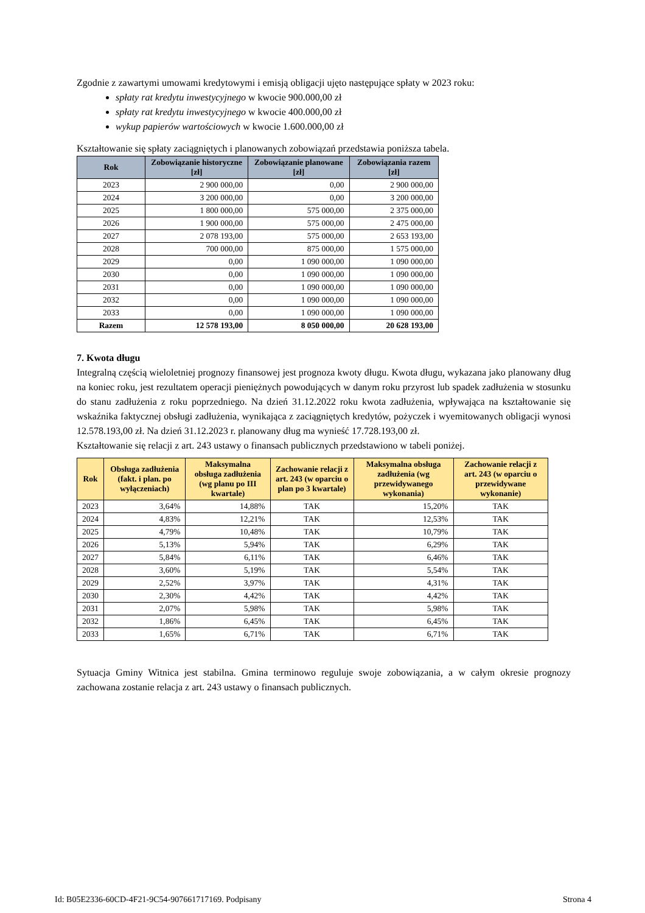Zgodnie z zawartymi umowami kredytowymi i emisją obligacji ujęto następujące spłaty w 2023 roku:
spłaty rat kredytu inwestycyjnego w kwocie 900.000,00 zł
spłaty rat kredytu inwestycyjnego w kwocie 400.000,00 zł
wykup papierów wartościowych w kwocie 1.600.000,00 zł
Kształtowanie się spłaty zaciągniętych i planowanych zobowiązań przedstawia poniższa tabela.
| Rok | Zobowiązanie historyczne [zł] | Zobowiązanie planowane [zł] | Zobowiązania razem [zł] |
| --- | --- | --- | --- |
| 2023 | 2 900 000,00 | 0,00 | 2 900 000,00 |
| 2024 | 3 200 000,00 | 0,00 | 3 200 000,00 |
| 2025 | 1 800 000,00 | 575 000,00 | 2 375 000,00 |
| 2026 | 1 900 000,00 | 575 000,00 | 2 475 000,00 |
| 2027 | 2 078 193,00 | 575 000,00 | 2 653 193,00 |
| 2028 | 700 000,00 | 875 000,00 | 1 575 000,00 |
| 2029 | 0,00 | 1 090 000,00 | 1 090 000,00 |
| 2030 | 0,00 | 1 090 000,00 | 1 090 000,00 |
| 2031 | 0,00 | 1 090 000,00 | 1 090 000,00 |
| 2032 | 0,00 | 1 090 000,00 | 1 090 000,00 |
| 2033 | 0,00 | 1 090 000,00 | 1 090 000,00 |
| Razem | 12 578 193,00 | 8 050 000,00 | 20 628 193,00 |
7. Kwota długu
Integralną częścią wieloletniej prognozy finansowej jest prognoza kwoty długu. Kwota długu, wykazana jako planowany dług na koniec roku, jest rezultatem operacji pieniężnych powodujących w danym roku przyrost lub spadek zadłużenia w stosunku do stanu zadłużenia z roku poprzedniego. Na dzień 31.12.2022 roku kwota zadłużenia, wpływająca na kształtowanie się wskaźnika faktycznej obsługi zadłużenia, wynikająca z zaciągniętych kredytów, pożyczek i wyemitowanych obligacji wynosi 12.578.193,00 zł. Na dzień 31.12.2023 r. planowany dług ma wynieść 17.728.193,00 zł.
Kształtowanie się relacji z art. 243 ustawy o finansach publicznych przedstawiono w tabeli poniżej.
| Rok | Obsługa zadłużenia (fakt. i plan. po wyłączeniach) | Maksymalna obsługa zadłużenia (wg planu po III kwartale) | Zachowanie relacji z art. 243 (w oparciu o plan po 3 kwartale) | Maksymalna obsługa zadłużenia (wg przewidywanego wykonania) | Zachowanie relacji z art. 243 (w oparciu o przewidywane wykonanie) |
| --- | --- | --- | --- | --- | --- |
| 2023 | 3,64% | 14,88% | TAK | 15,20% | TAK |
| 2024 | 4,83% | 12,21% | TAK | 12,53% | TAK |
| 2025 | 4,79% | 10,48% | TAK | 10,79% | TAK |
| 2026 | 5,13% | 5,94% | TAK | 6,29% | TAK |
| 2027 | 5,84% | 6,11% | TAK | 6,46% | TAK |
| 2028 | 3,60% | 5,19% | TAK | 5,54% | TAK |
| 2029 | 2,52% | 3,97% | TAK | 4,31% | TAK |
| 2030 | 2,30% | 4,42% | TAK | 4,42% | TAK |
| 2031 | 2,07% | 5,98% | TAK | 5,98% | TAK |
| 2032 | 1,86% | 6,45% | TAK | 6,45% | TAK |
| 2033 | 1,65% | 6,71% | TAK | 6,71% | TAK |
Sytuacja Gminy Witnica jest stabilna. Gmina terminowo reguluje swoje zobowiązania, a w całym okresie prognozy zachowana zostanie relacja z art. 243 ustawy o finansach publicznych.
Id: B05E2336-60CD-4F21-9C54-907661717169. Podpisany Strona 4